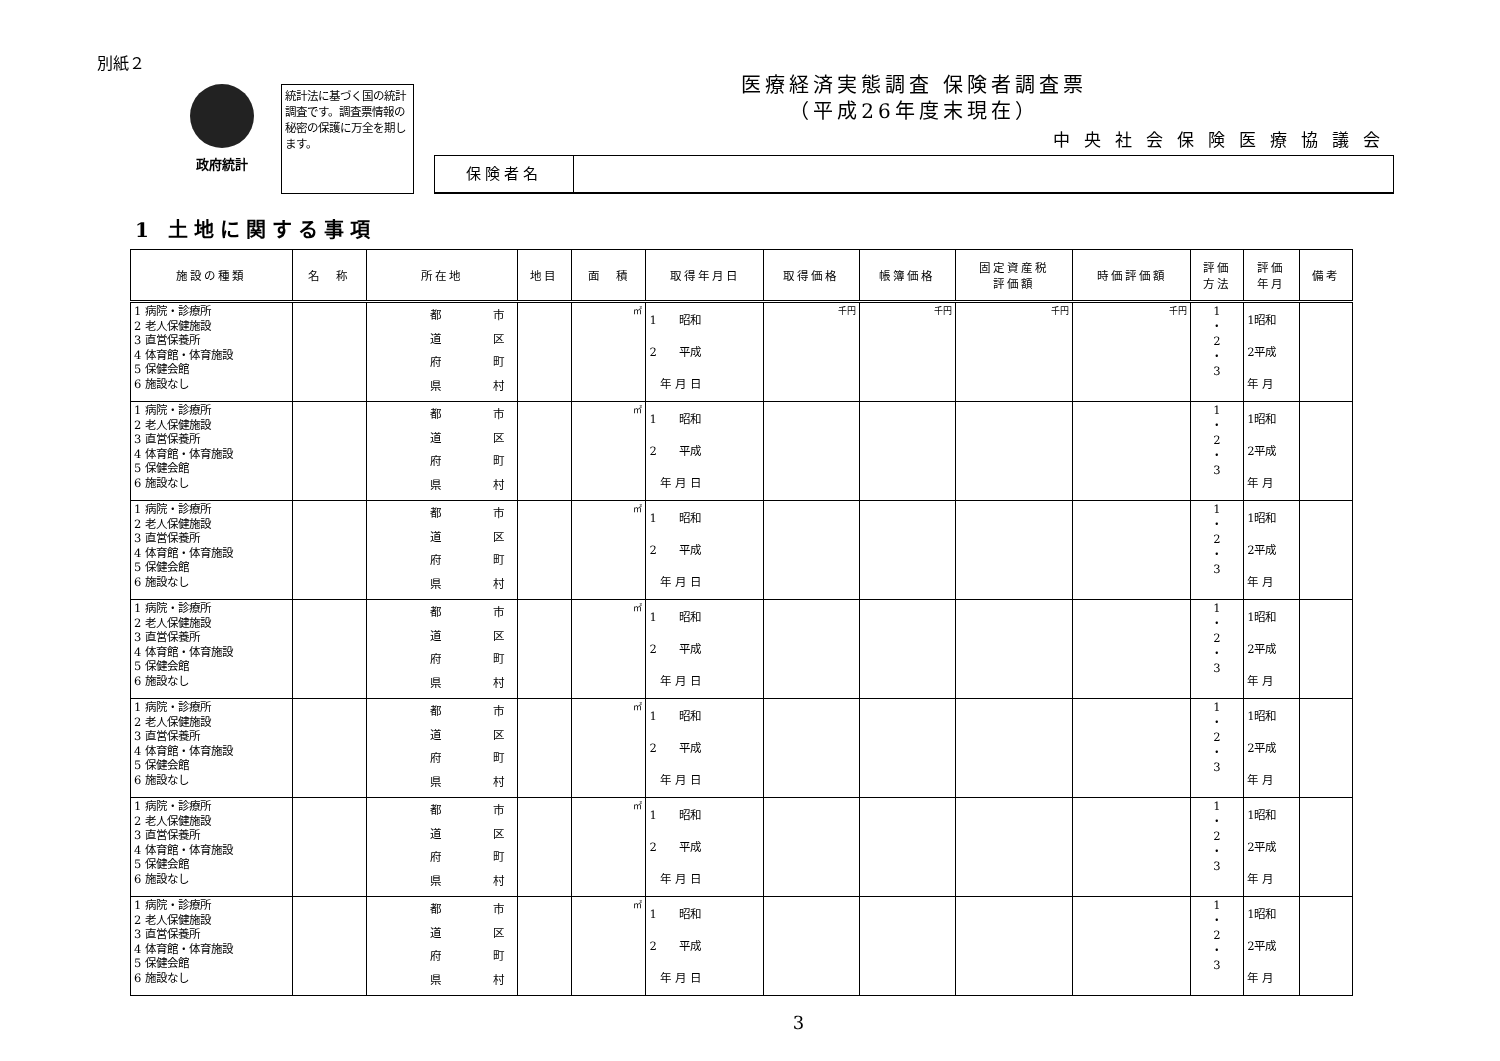別紙２
政府統計
統計法に基づく国の統計調査です。調査票情報の秘密の保護に万全を期します。
医療経済実態調査 保険者調査票
（平成26年度末現在）
中央社会保険医療協議会
保険者名
1 土地に関する事項
| 施設の種類 | 名 称 | 所在地 | 地目 | 面 積 | 取得年月日 | 取得価格 | 帳簿価格 | 固定資産税 評価額 | 時価評価額 | 評価 方法 | 評価 年月 | 備考 |
| --- | --- | --- | --- | --- | --- | --- | --- | --- | --- | --- | --- | --- |
| 1 病院・診療所 2 老人保健施設 3 直営保養所 4 体育館・体育施設 5 保健会館 6 施設なし | | 都 道 府 県 市 区 町 村 | | ㎡ | 1 昭和 2 平成 年 月 日 | 千円 | 千円 | 千円 | 千円 | 1 ・ 2 ・ 3 | 1昭和 2平成 年 月 | |
| 1 病院・診療所 2 老人保健施設 3 直営保養所 4 体育館・体育施設 5 保健会館 6 施設なし | | 都 道 府 県 市 区 町 村 | | ㎡ | 1 昭和 2 平成 年 月 日 | | | | | 1 ・ 2 ・ 3 | 1昭和 2平成 年 月 | |
| 1 病院・診療所 2 老人保健施設 3 直営保養所 4 体育館・体育施設 5 保健会館 6 施設なし | | 都 道 府 県 市 区 町 村 | | ㎡ | 1 昭和 2 平成 年 月 日 | | | | | 1 ・ 2 ・ 3 | 1昭和 2平成 年 月 | |
| 1 病院・診療所 2 老人保健施設 3 直営保養所 4 体育館・体育施設 5 保健会館 6 施設なし | | 都 道 府 県 市 区 町 村 | | ㎡ | 1 昭和 2 平成 年 月 日 | | | | | 1 ・ 2 ・ 3 | 1昭和 2平成 年 月 | |
| 1 病院・診療所 2 老人保健施設 3 直営保養所 4 体育館・体育施設 5 保健会館 6 施設なし | | 都 道 府 県 市 区 町 村 | | ㎡ | 1 昭和 2 平成 年 月 日 | | | | | 1 ・ 2 ・ 3 | 1昭和 2平成 年 月 | |
| 1 病院・診療所 2 老人保健施設 3 直営保養所 4 体育館・体育施設 5 保健会館 6 施設なし | | 都 道 府 県 市 区 町 村 | | ㎡ | 1 昭和 2 平成 年 月 日 | | | | | 1 ・ 2 ・ 3 | 1昭和 2平成 年 月 | |
| 1 病院・診療所 2 老人保健施設 3 直営保養所 4 体育館・体育施設 5 保健会館 6 施設なし | | 都 道 府 県 市 区 町 村 | | ㎡ | 1 昭和 2 平成 年 月 日 | | | | | 1 ・ 2 ・ 3 | 1昭和 2平成 年 月 | |
3